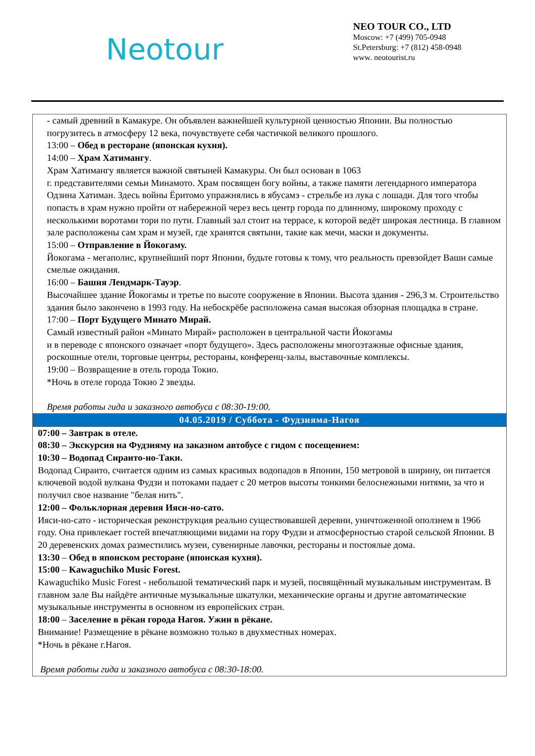Neotour
NEO TOUR CO., LTD
Moscow: +7 (499) 705-0948
St.Petersburg: +7 (812) 458-0948
www. neotourist.ru
| - самый древний в Камакуре. Он объявлен важнейшей культурной ценностью Японии. Вы полностью погрузитесь в атмосферу 12 века, почувствуете себя частичкой великого прошлого. 13:00 – Обед в ресторане (японская кухня). 14:00 – Храм Хатимангу . Храм Хатимангу является важной святыней Камакуры. Он был основан в 1063 г. представителями семьи Минамото. Храм посвящен богу войны, а также памяти легендарного императора Одзина Хатиман. Здесь войны Ёритомо упражнялись в ябусамэ - стрельбе из лука с лошади. Для того чтобы попасть в храм нужно пройти от набережной через весь центр города по длинному, широкому проходу с несколькими воротами тори по пути. Главный зал стоит на террасе, к которой ведёт широкая лестница. В главном зале расположены сам храм и музей, где хранятся святыни, такие как мечи, маски и документы. 15:00 – Отправление в Йокогаму. Йокогама - мегаполис, крупнейший порт Японии, будьте готовы к тому, что реальность превзойдет Ваши самые смелые ожидания. 16:00 – Башня Лендмарк-Тауэр . Высочайшее здание Йокогамы и третье по высоте сооружение в Японии. Высота здания - 296,3 м. Строительство здания было закончено в 1993 году. На небоскрёбе расположена самая высокая обзорная площадка в стране. 17:00 – Порт Будущего Минато Мирай. Самый известный район «Минато Мирай» расположен в центральной части Йокогамы и в переводе с японского означает «порт будущего». Здесь расположены многоэтажные офисные здания, роскошные отели, торговые центры, рестораны, конференц-залы, выставочные комплексы. 19:00 – Возвращение в отель города Токио. *Ночь в отеле города Токио 2 звезды. Время работы гида и заказного автобуса с 08:30-19:00. |
| 04.05.2019 / Суббота - Фудзияма-Нагоя |
| 07:00 – Завтрак в отеле. 08:30 – Экскурсия на Фудзияму на заказном автобусе с гидом с посещением: 10:30 – Водопад Сираито-но-Таки. Водопад Сираито, считается одним из самых красивых водопадов в Японии, 150 метровой в ширину, он питается ключевой водой вулкана Фудзи и потоками падает с 20 метров высоты тонкими белоснежными нитями, за что и получил свое название "белая нить". 12:00 – Фольклорная деревня Ияси-но-сато. Ияси-но-сато - историческая реконструкция реально существовавшей деревни, уничтоженной оползнем в 1966 году. Она привлекает гостей впечатляющими видами на гору Фудзи и атмосферностью старой сельской Японии. В 20 деревенских домах разместились музеи, сувенирные лавочки, рестораны и постоялые дома. 13:30 – Обед в японском ресторане (японская кухня). 15:00 – Kawaguchiko Music Forest. Kawaguchiko Music Forest - небольшой тематический парк и музей, посвящённый музыкальным инструментам. В главном зале Вы найдёте античные музыкальные шкатулки, механические органы и другие автоматические музыкальные инструменты в основном из европейских стран. 18:00 – Заселение в рёкан города Нагоя. Ужин в рёкане. Внимание! Размещение в рёкане возможно только в двухместных номерах. *Ночь в рёкане г.Нагоя. Время работы гида и заказного автобуса с 08:30-18:00. |